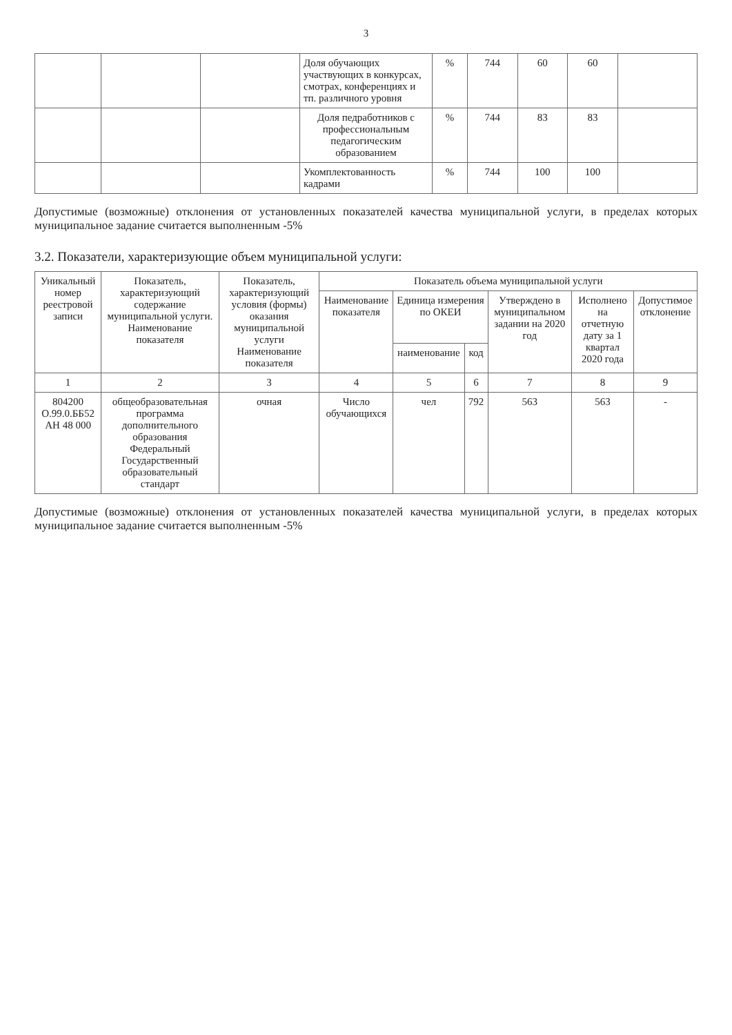3
| | | | Доля обучающих участвующих в конкурсах, смотрах, конференциях и тп. различного уровня | % | 744 | 60 | 60 | |
| | | | Доля педработников с профессиональным педагогическим образованием | % | 744 | 83 | 83 | |
| | | | Укомплектованность кадрами | % | 744 | 100 | 100 | |
Допустимые (возможные) отклонения от установленных показателей качества муниципальной услуги, в пределах которых муниципальное задание считается выполненным -5%
3.2. Показатели, характеризующие объем муниципальной услуги:
| Уникальный номер реестровой записи | Показатель, характеризующий содержание муниципальной услуги. Наименование показателя | Показатель, характеризующий условия (формы) оказания муниципальной услуги Наименование показателя | Показатель объема муниципальной услуги | | | | | |
| --- | --- | --- | --- | --- | --- | --- | --- | --- |
| | | | Наименование показателя | Единица измерения по ОКЕИ | | Утверждено в муниципальном задании на 2020 год | Исполнено на отчетную дату за 1 квартал 2020 года | Допустимое отклонение |
| | | | | наименование | код | | | |
| 1 | 2 | 3 | 4 | 5 | 6 | 7 | 8 | 9 |
| 804200 О.99.0.ББ52 АН 48 000 | общеобразовательная программа дополнительного образования Федеральный Государственный образовательный стандарт | очная | Число обучающихся | чел | 792 | 563 | 563 | - |
Допустимые (возможные) отклонения от установленных показателей качества муниципальной услуги, в пределах которых муниципальное задание считается выполненным -5%